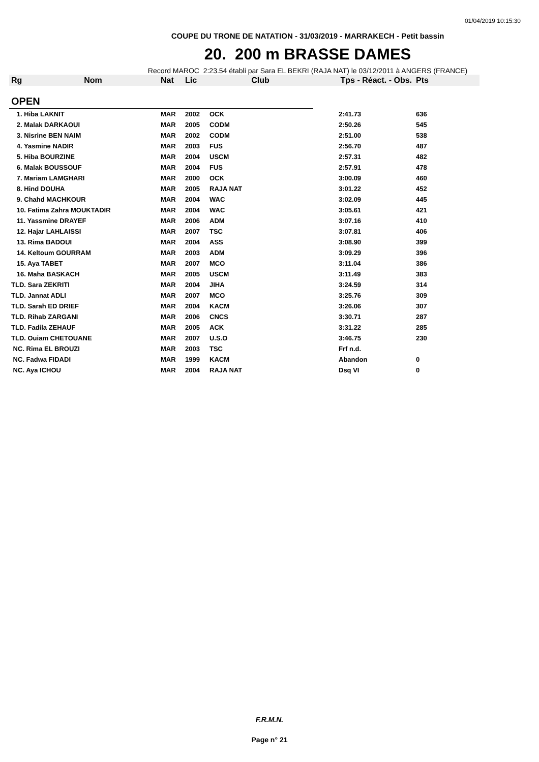01/04/2019 10:15:30
COUPE DU TRONE DE NATATION - 31/03/2019 - MARRAKECH - Petit bassin
20. 200 m BRASSE DAMES
Record MAROC 2:23.54 établi par Sara EL BEKRI (RAJA NAT) le 03/12/2011 à ANGERS (FRANCE)
| Rg | Nom | Nat | Lic | Club | Tps - Réact. - Obs. | Pts |
| --- | --- | --- | --- | --- | --- | --- |
| OPEN | | | | | | |
| 1. Hiba LAKNIT | | MAR | 2002 | OCK | 2:41.73 | 636 |
| 2. Malak DARKAOUI | | MAR | 2005 | CODM | 2:50.26 | 545 |
| 3. Nisrine BEN NAIM | | MAR | 2002 | CODM | 2:51.00 | 538 |
| 4. Yasmine NADIR | | MAR | 2003 | FUS | 2:56.70 | 487 |
| 5. Hiba BOURZINE | | MAR | 2004 | USCM | 2:57.31 | 482 |
| 6. Malak BOUSSOUF | | MAR | 2004 | FUS | 2:57.91 | 478 |
| 7. Mariam LAMGHARI | | MAR | 2000 | OCK | 3:00.09 | 460 |
| 8. Hind DOUHA | | MAR | 2005 | RAJA NAT | 3:01.22 | 452 |
| 9. Chahd MACHKOUR | | MAR | 2004 | WAC | 3:02.09 | 445 |
| 10. Fatima Zahra MOUKTADIR | | MAR | 2004 | WAC | 3:05.61 | 421 |
| 11. Yassmine DRAYEF | | MAR | 2006 | ADM | 3:07.16 | 410 |
| 12. Hajar LAHLAISSI | | MAR | 2007 | TSC | 3:07.81 | 406 |
| 13. Rima BADOUI | | MAR | 2004 | ASS | 3:08.90 | 399 |
| 14. Keltoum GOURRAM | | MAR | 2003 | ADM | 3:09.29 | 396 |
| 15. Aya TABET | | MAR | 2007 | MCO | 3:11.04 | 386 |
| 16. Maha BASKACH | | MAR | 2005 | USCM | 3:11.49 | 383 |
| TLD. Sara ZEKRITI | | MAR | 2004 | JIHA | 3:24.59 | 314 |
| TLD. Jannat ADLI | | MAR | 2007 | MCO | 3:25.76 | 309 |
| TLD. Sarah ED DRIEF | | MAR | 2004 | KACM | 3:26.06 | 307 |
| TLD. Rihab ZARGANI | | MAR | 2006 | CNCS | 3:30.71 | 287 |
| TLD. Fadila ZEHAUF | | MAR | 2005 | ACK | 3:31.22 | 285 |
| TLD. Ouiam CHETOUANE | | MAR | 2007 | U.S.O | 3:46.75 | 230 |
| NC. Rima EL BROUZI | | MAR | 2003 | TSC | Frf n.d. | |
| NC. Fadwa FIDADI | | MAR | 1999 | KACM | Abandon | 0 |
| NC. Aya ICHOU | | MAR | 2004 | RAJA NAT | Dsq VI | 0 |
F.R.M.N.
Page n° 21